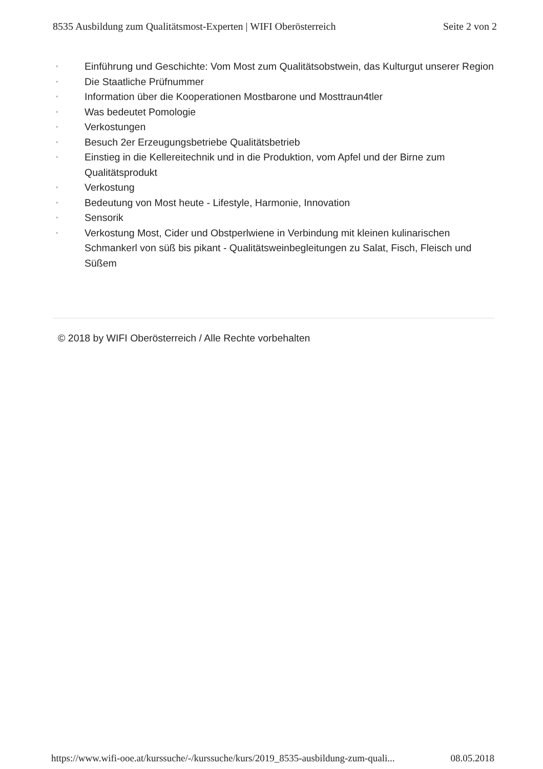8535 Ausbildung zum Qualitätsmost-Experten | WIFI Oberösterreich Seite 2 von 2
◦ Einführung und Geschichte: Vom Most zum Qualitätsobstwein, das Kulturgut unserer Region
◦ Die Staatliche Prüfnummer
◦ Information über die Kooperationen Mostbarone und Mosttraun4tler
◦ Was bedeutet Pomologie
◦ Verkostungen
◦ Besuch 2er Erzeugungsbetriebe Qualitätsbetrieb
◦ Einstieg in die Kellereitechnik und in die Produktion, vom Apfel und der Birne zum Qualitätsprodukt
◦ Verkostung
◦ Bedeutung von Most heute - Lifestyle, Harmonie, Innovation
◦ Sensorik
◦ Verkostung Most, Cider und Obstperlwiene in Verbindung mit kleinen kulinarischen Schmankerl von süß bis pikant - Qualitätsweinbegleitungen zu Salat, Fisch, Fleisch und Süßem
© 2018 by WIFI Oberösterreich / Alle Rechte vorbehalten
https://www.wifi-ooe.at/kurssuche/-/kurssuche/kurs/2019_8535-ausbildung-zum-quali... 08.05.2018